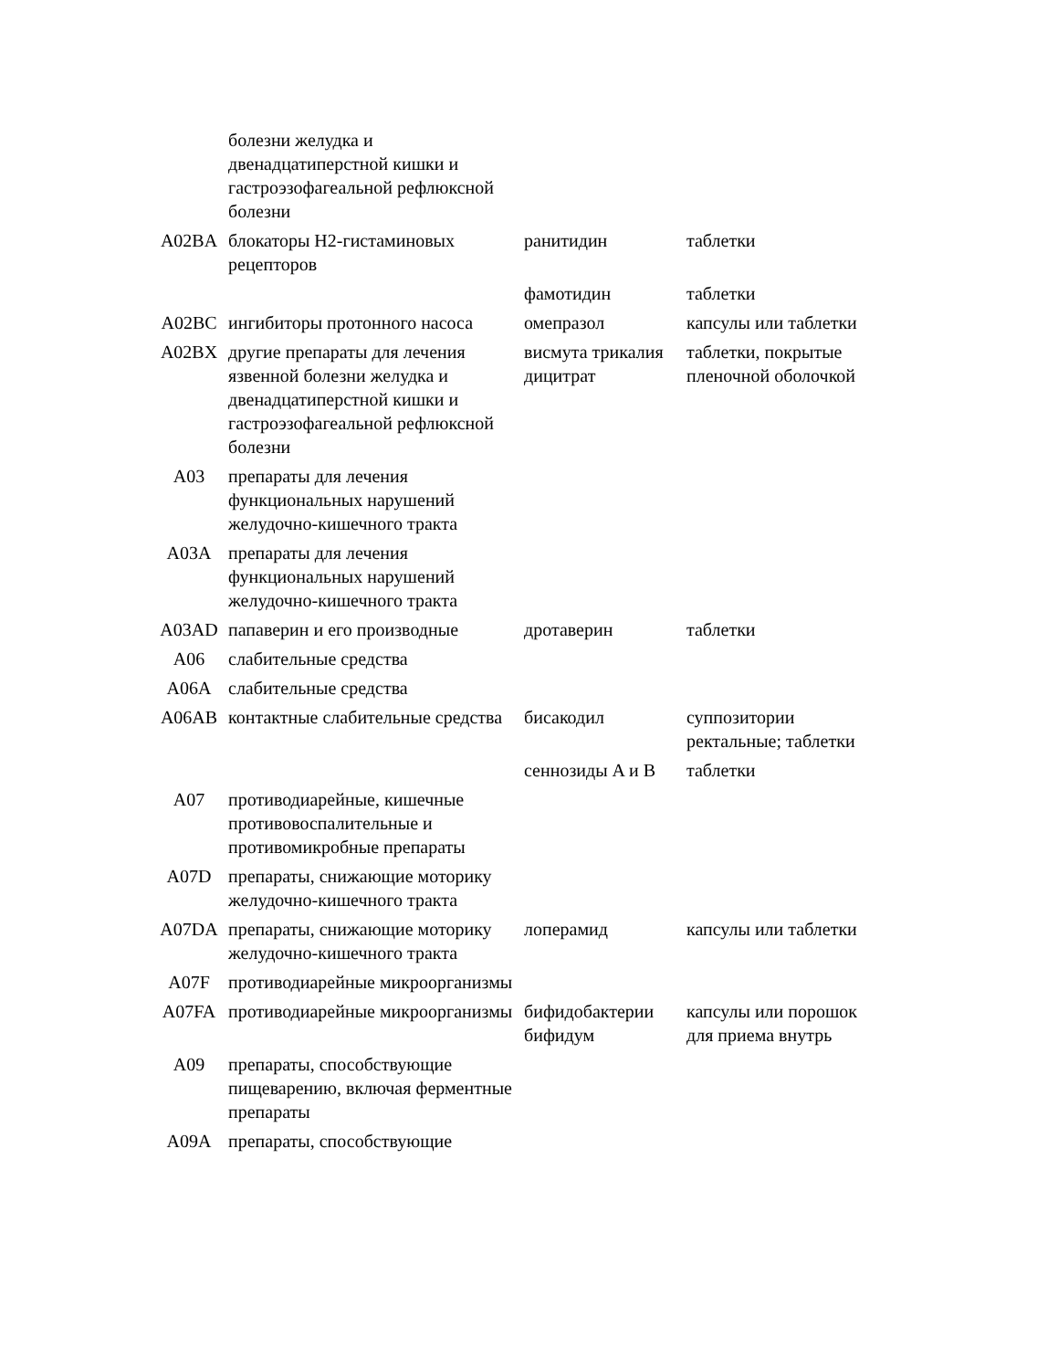| | болезни желудка и двенадцатиперстной кишки и гастроэзофагеальной рефлюксной болезни | | |
| A02BA | блокаторы H2-гистаминовых рецепторов | ранитидин | таблетки |
| | | фамотидин | таблетки |
| A02BC | ингибиторы протонного насоса | омепразол | капсулы или таблетки |
| A02BX | другие препараты для лечения язвенной болезни желудка и двенадцатиперстной кишки и гастроэзофагеальной рефлюксной болезни | висмута трикалия дицитрат | таблетки, покрытые пленочной оболочкой |
| A03 | препараты для лечения функциональных нарушений желудочно-кишечного тракта | | |
| A03A | препараты для лечения функциональных нарушений желудочно-кишечного тракта | | |
| A03AD | папаверин и его производные | дротаверин | таблетки |
| A06 | слабительные средства | | |
| A06A | слабительные средства | | |
| A06AB | контактные слабительные средства | бисакодил | суппозитории ректальные; таблетки |
| | | сеннозиды A и B | таблетки |
| A07 | противодиарейные, кишечные противовоспалительные и противомикробные препараты | | |
| A07D | препараты, снижающие моторику желудочно-кишечного тракта | | |
| A07DA | препараты, снижающие моторику желудочно-кишечного тракта | лоперамид | капсулы или таблетки |
| A07F | противодиарейные микроорганизмы | | |
| A07FA | противодиарейные микроорганизмы | бифидобактерии бифидум | капсулы или порошок для приема внутрь |
| A09 | препараты, способствующие пищеварению, включая ферментные препараты | | |
| A09A | препараты, способствующие | | |